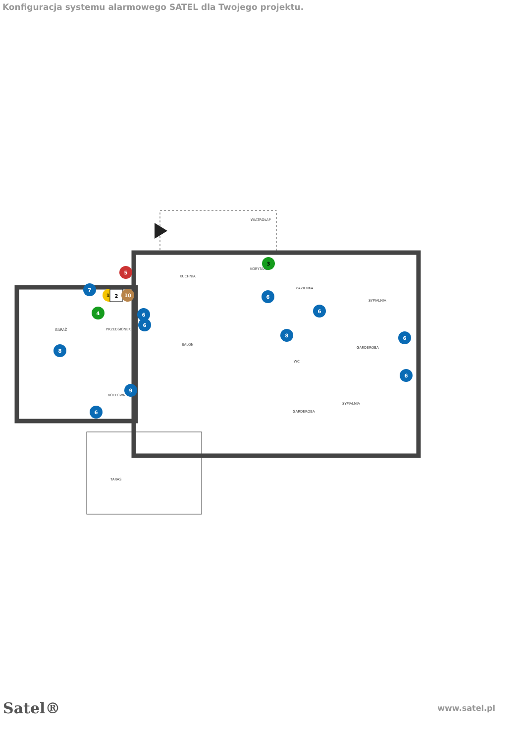Konfiguracja systemu alarmowego SATEL dla Twojego projektu.
WIATROŁAP
KUCHNIA
KORYTARZ
ŁAZIENKA
SYPIALNIA
GARAŻ
PRZEDSIONEK
SALON
GARDEROBA
WC
KOTŁOWNIA
GARDEROBA
SYPIALNIA
TARAS
5
7
1
2
10
4
3
6
6
6
6
8
6
8
6
9
6
Satel® www.satel.pl